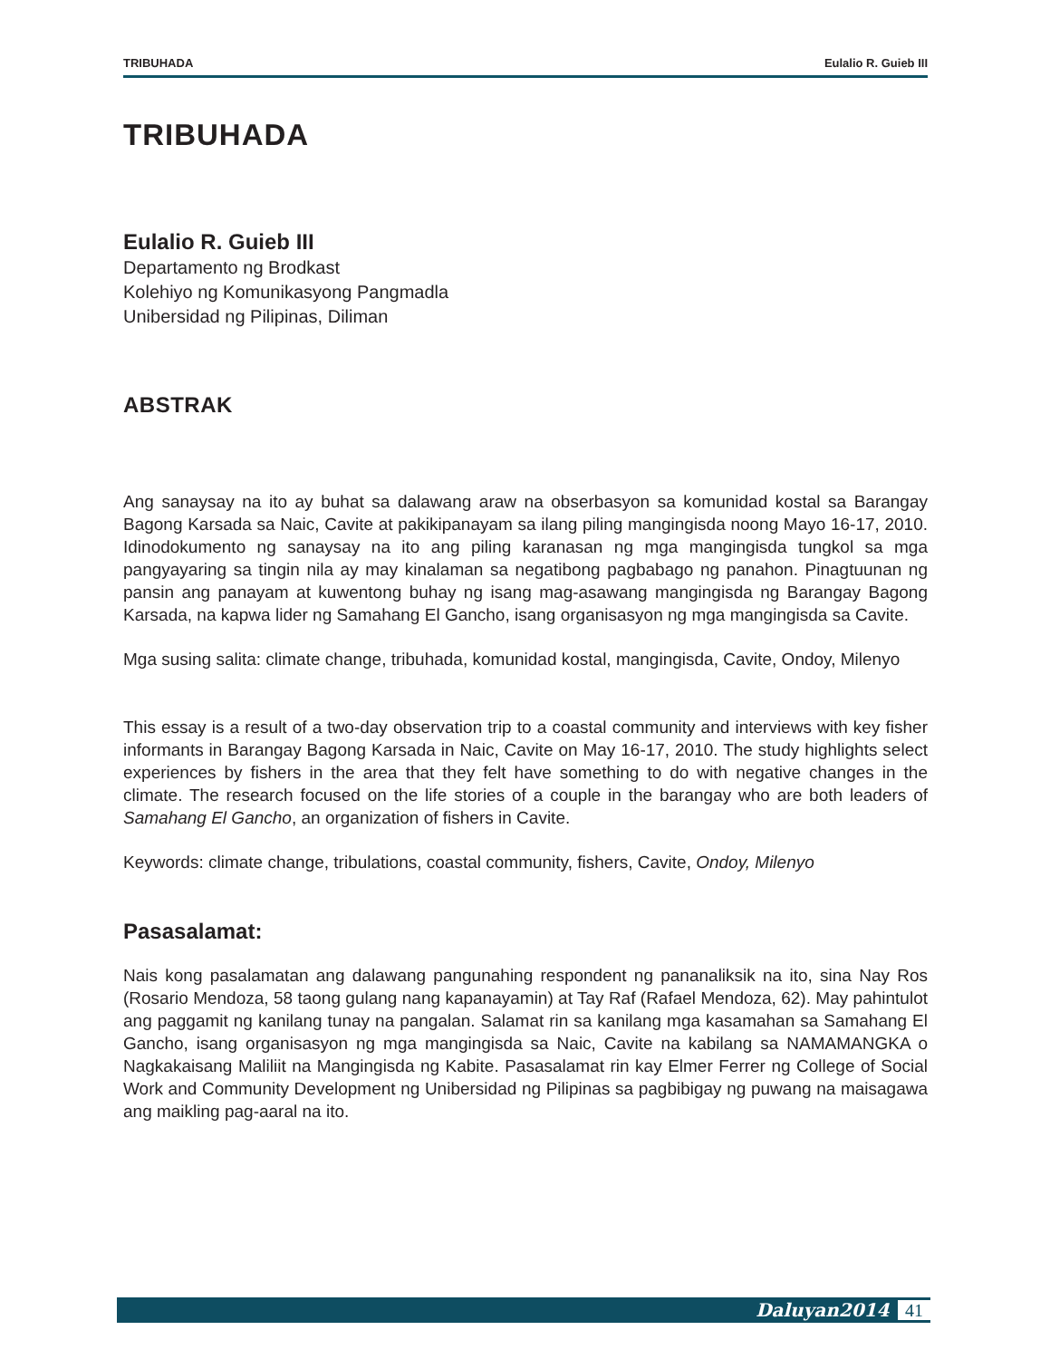TRIBUHADA Eulalio R. Guieb III
TRIBUHADA
Eulalio R. Guieb III
Departamento ng Brodkast
Kolehiyo ng Komunikasyong Pangmadla
Unibersidad ng Pilipinas, Diliman
ABSTRAK
Ang sanaysay na ito ay buhat sa dalawang araw na obserbasyon sa komunidad kostal sa Barangay Bagong Karsada sa Naic, Cavite at pakikipanayam sa ilang piling mangingisda noong Mayo 16-17, 2010. Idinodokumento ng sanaysay na ito ang piling karanasan ng mga mangingisda tungkol sa mga pangyayaring sa tingin nila ay may kinalaman sa negatibong pagbabago ng panahon. Pinagtuunan ng pansin ang panayam at kuwentong buhay ng isang mag-asawang mangingisda ng Barangay Bagong Karsada, na kapwa lider ng Samahang El Gancho, isang organisasyon ng mga mangingisda sa Cavite.
Mga susing salita: climate change, tribuhada, komunidad kostal, mangingisda, Cavite, Ondoy, Milenyo
This essay is a result of a two-day observation trip to a coastal community and interviews with key fisher informants in Barangay Bagong Karsada in Naic, Cavite on May 16-17, 2010. The study highlights select experiences by fishers in the area that they felt have something to do with negative changes in the climate. The research focused on the life stories of a couple in the barangay who are both leaders of Samahang El Gancho, an organization of fishers in Cavite.
Keywords: climate change, tribulations, coastal community, fishers, Cavite, Ondoy, Milenyo
Pasasalamat:
Nais kong pasalamatan ang dalawang pangunahing respondent ng pananaliksik na ito, sina Nay Ros (Rosario Mendoza, 58 taong gulang nang kapanayamin) at Tay Raf (Rafael Mendoza, 62). May pahintulot ang paggamit ng kanilang tunay na pangalan. Salamat rin sa kanilang mga kasamahan sa Samahang El Gancho, isang organisasyon ng mga mangingisda sa Naic, Cavite na kabilang sa NAMAMANGKA o Nagkakaisang Maliliit na Mangingisda ng Kabite. Pasasalamat rin kay Elmer Ferrer ng College of Social Work and Community Development ng Unibersidad ng Pilipinas sa pagbibigay ng puwang na maisagawa ang maikling pag-aaral na ito.
Daluyan2014 41